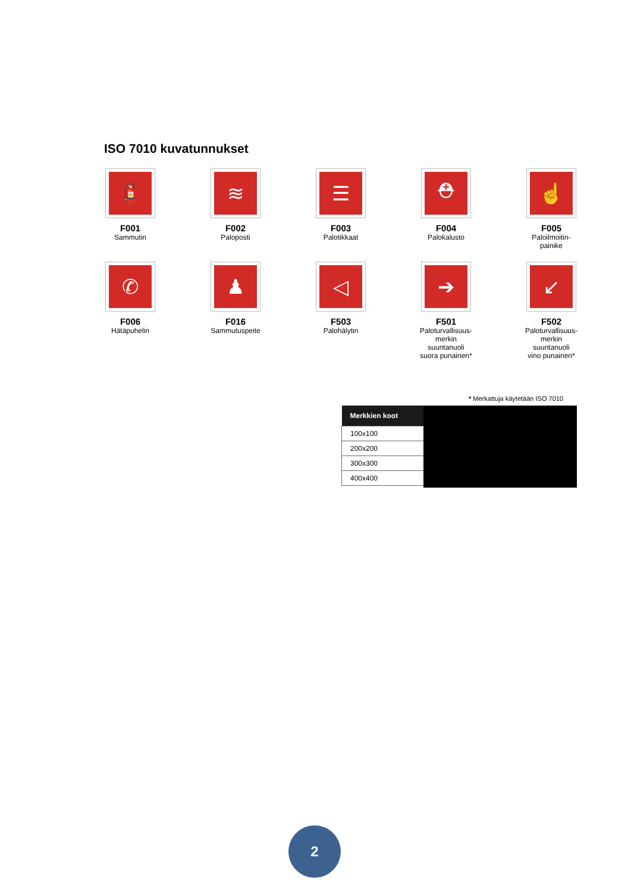ISO 7010 kuvatunnukset
🧯
F001
Sammutin
≋
F002
Paloposti
☰
F003
Palotikkaat
⛑
F004
Palokalusto
☝
F005
Paloilmoitin-
painike
✆
F006
Hätäpuhelin
♟
F016
Sammutuspeite
◁
F503
Palohälytin
➔
F501
Paloturvallisuus-
merkin suuntanuoli
suora punainen*
↙
F502
Paloturvallisuus-
merkin suuntanuoli
vino punainen*
* Merkattuja käytetään ISO 7010
| Merkkien koot |
| --- |
| 100x100 |
| 200x200 |
| 300x300 |
| 400x400 |
2